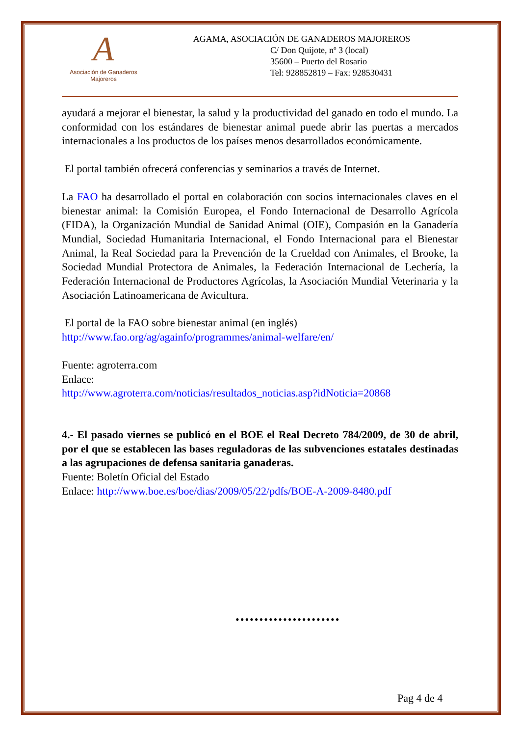A
Asociación de Ganaderos
Majoreros
AGAMA, ASOCIACIÓN DE GANADEROS MAJOREROS
C/ Don Quijote, nº 3 (local)
35600 – Puerto del Rosario
Tel: 928852819 – Fax: 928530431
ayudará a mejorar el bienestar, la salud y la productividad del ganado en todo el mundo. La conformidad con los estándares de bienestar animal puede abrir las puertas a mercados internacionales a los productos de los países menos desarrollados económicamente.
El portal también ofrecerá conferencias y seminarios a través de Internet.
La FAO ha desarrollado el portal en colaboración con socios internacionales claves en el bienestar animal: la Comisión Europea, el Fondo Internacional de Desarrollo Agrícola (FIDA), la Organización Mundial de Sanidad Animal (OIE), Compasión en la Ganadería Mundial, Sociedad Humanitaria Internacional, el Fondo Internacional para el Bienestar Animal, la Real Sociedad para la Prevención de la Crueldad con Animales, el Brooke, la Sociedad Mundial Protectora de Animales, la Federación Internacional de Lechería, la Federación Internacional de Productores Agrícolas, la Asociación Mundial Veterinaria y la Asociación Latinoamericana de Avicultura.
El portal de la FAO sobre bienestar animal (en inglés)
http://www.fao.org/ag/againfo/programmes/animal-welfare/en/
Fuente: agroterra.com
Enlace:
http://www.agroterra.com/noticias/resultados_noticias.asp?idNoticia=20868
4.- El pasado viernes se publicó en el BOE el Real Decreto 784/2009, de 30 de abril, por el que se establecen las bases reguladoras de las subvenciones estatales destinadas a las agrupaciones de defensa sanitaria ganaderas.
Fuente: Boletín Oficial del Estado
Enlace: http://www.boe.es/boe/dias/2009/05/22/pdfs/BOE-A-2009-8480.pdf
••••••••••••••••••••••
Pag 4 de 4